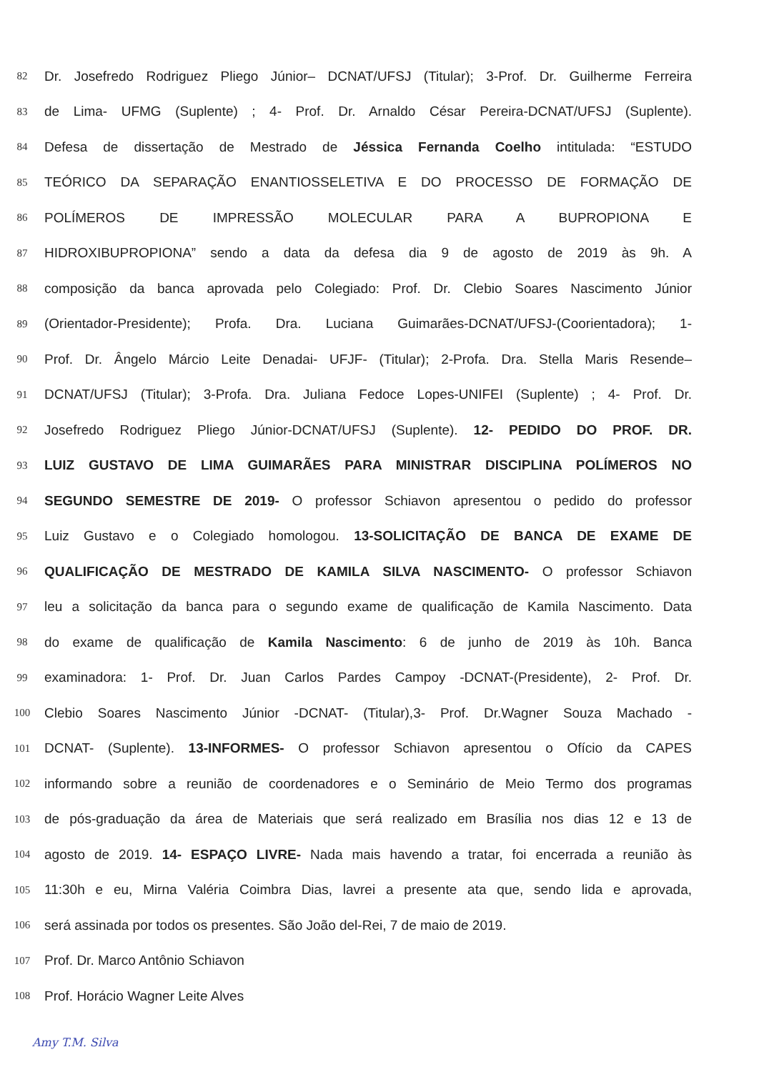82 Dr. Josefredo Rodriguez Pliego Júnior– DCNAT/UFSJ (Titular); 3-Prof. Dr. Guilherme Ferreira
83 de Lima- UFMG (Suplente) ; 4- Prof. Dr. Arnaldo César Pereira-DCNAT/UFSJ (Suplente).
84 Defesa de dissertação de Mestrado de Jéssica Fernanda Coelho intitulada: “ESTUDO
85 TEÓRICO DA SEPARAÇÃO ENANTIOSSELETIVA E DO PROCESSO DE FORMAÇÃO DE
86 POLÍMEROS DE IMPRESSÃO MOLECULAR PARA A BUPROPIONA E
87 HIDROXIBUPROPIONA” sendo a data da defesa dia 9 de agosto de 2019 às 9h. A
88 composição da banca aprovada pelo Colegiado: Prof. Dr. Clebio Soares Nascimento Júnior
89 (Orientador-Presidente); Profa. Dra. Luciana Guimarães-DCNAT/UFSJ-(Coorientadora); 1-
90 Prof. Dr. Ângelo Márcio Leite Denadai- UFJF- (Titular); 2-Profa. Dra. Stella Maris Resende–
91 DCNAT/UFSJ (Titular); 3-Profa. Dra. Juliana Fedoce Lopes-UNIFEI (Suplente) ; 4- Prof. Dr.
92 Josefredo Rodriguez Pliego Júnior-DCNAT/UFSJ (Suplente). 12- PEDIDO DO PROF. DR.
93 LUIZ GUSTAVO DE LIMA GUIMARÃES PARA MINISTRAR DISCIPLINA POLÍMEROS NO
94 SEGUNDO SEMESTRE DE 2019- O professor Schiavon apresentou o pedido do professor
95 Luiz Gustavo e o Colegiado homologou. 13-SOLICITAÇÃO DE BANCA DE EXAME DE
96 QUALIFICAÇÃO DE MESTRADO DE KAMILA SILVA NASCIMENTO- O professor Schiavon
97 leu a solicitação da banca para o segundo exame de qualificação de Kamila Nascimento. Data
98 do exame de qualificação de Kamila Nascimento: 6 de junho de 2019 às 10h. Banca
99 examinadora: 1- Prof. Dr. Juan Carlos Pardes Campoy -DCNAT-(Presidente), 2- Prof. Dr.
100 Clebio Soares Nascimento Júnior -DCNAT- (Titular),3- Prof. Dr.Wagner Souza Machado -
101 DCNAT- (Suplente). 13-INFORMES- O professor Schiavon apresentou o Ofício da CAPES
102 informando sobre a reunião de coordenadores e o Seminário de Meio Termo dos programas
103 de pós-graduação da área de Materiais que será realizado em Brasília nos dias 12 e 13 de
104 agosto de 2019. 14- ESPAÇO LIVRE- Nada mais havendo a tratar, foi encerrada a reunião às
105 11:30h e eu, Mirna Valéria Coimbra Dias, lavrei a presente ata que, sendo lida e aprovada,
106 será assinada por todos os presentes. São João del-Rei, 7 de maio de 2019.
107 Prof. Dr. Marco Antônio Schiavon
108 Prof. Horácio Wagner Leite Alves
Amy T.M. Silva